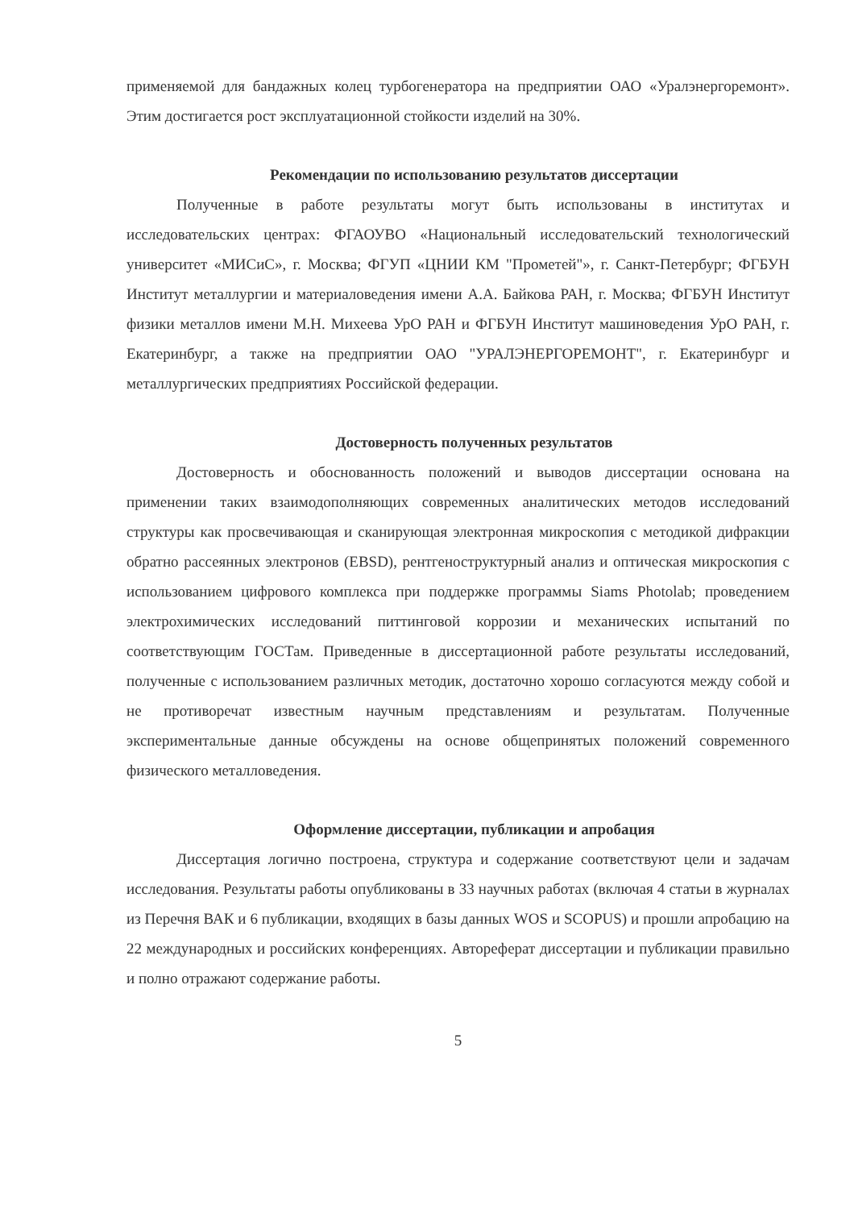применяемой для бандажных колец турбогенератора на предприятии ОАО «Уралэнергоремонт». Этим достигается рост эксплуатационной стойкости изделий на 30%.
Рекомендации по использованию результатов диссертации
Полученные в работе результаты могут быть использованы в институтах и исследовательских центрах: ФГАОУВО «Национальный исследовательский технологический университет «МИСиС», г. Москва; ФГУП «ЦНИИ КМ "Прометей"», г. Санкт-Петербург; ФГБУН Институт металлургии и материаловедения имени А.А. Байкова РАН, г. Москва; ФГБУН Институт физики металлов имени М.Н. Михеева УрО РАН и ФГБУН Институт машиноведения УрО РАН, г. Екатеринбург, а также на предприятии ОАО "УРАЛЭНЕРГОРЕМОНТ", г. Екатеринбург и металлургических предприятиях Российской федерации.
Достоверность полученных результатов
Достоверность и обоснованность положений и выводов диссертации основана на применении таких взаимодополняющих современных аналитических методов исследований структуры как просвечивающая и сканирующая электронная микроскопия с методикой дифракции обратно рассеянных электронов (EBSD), рентгеноструктурный анализ и оптическая микроскопия с использованием цифрового комплекса при поддержке программы Siams Photolab; проведением электрохимических исследований питтинговой коррозии и механических испытаний по соответствующим ГОСТам. Приведенные в диссертационной работе результаты исследований, полученные с использованием различных методик, достаточно хорошо согласуются между собой и не противоречат известным научным представлениям и результатам. Полученные экспериментальные данные обсуждены на основе общепринятых положений современного физического металловедения.
Оформление диссертации, публикации и апробация
Диссертация логично построена, структура и содержание соответствуют цели и задачам исследования. Результаты работы опубликованы в 33 научных работах (включая 4 статьи в журналах из Перечня ВАК и 6 публикации, входящих в базы данных WOS и SCOPUS) и прошли апробацию на 22 международных и российских конференциях. Автореферат диссертации и публикации правильно и полно отражают содержание работы.
5